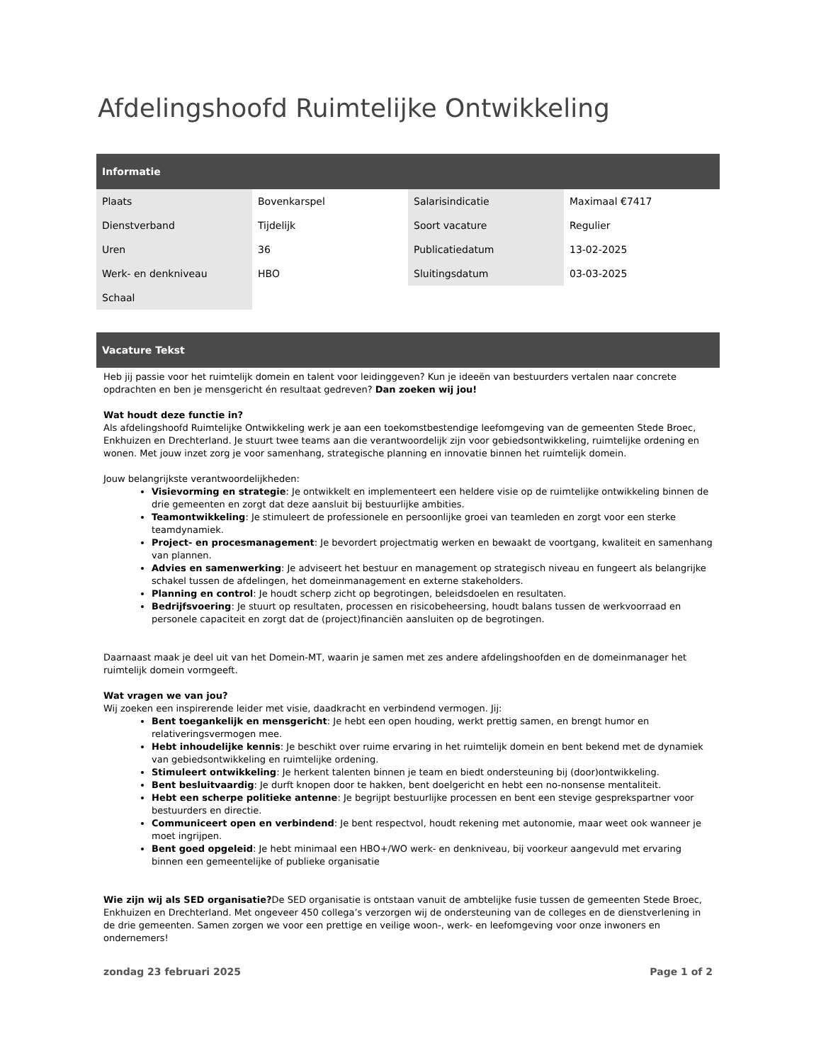Afdelingshoofd Ruimtelijke Ontwikkeling
Informatie
| Plaats | Bovenkarspel | Salarisindicatie | Maximaal €7417 |
| Dienstverband | Tijdelijk | Soort vacature | Regulier |
| Uren | 36 | Publicatiedatum | 13-02-2025 |
| Werk- en denkniveau | HBO | Sluitingsdatum | 03-03-2025 |
| Schaal | | | |
Vacature Tekst
Heb jij passie voor het ruimtelijk domein en talent voor leidinggeven? Kun je ideeën van bestuurders vertalen naar concrete opdrachten en ben je mensgericht én resultaat gedreven? Dan zoeken wij jou!
Wat houdt deze functie in?
Als afdelingshoofd Ruimtelijke Ontwikkeling werk je aan een toekomstbestendige leefomgeving van de gemeenten Stede Broec, Enkhuizen en Drechterland. Je stuurt twee teams aan die verantwoordelijk zijn voor gebiedsontwikkeling, ruimtelijke ordening en wonen. Met jouw inzet zorg je voor samenhang, strategische planning en innovatie binnen het ruimtelijk domein.
Jouw belangrijkste verantwoordelijkheden:
Visievorming en strategie: Je ontwikkelt en implementeert een heldere visie op de ruimtelijke ontwikkeling binnen de drie gemeenten en zorgt dat deze aansluit bij bestuurlijke ambities.
Teamontwikkeling: Je stimuleert de professionele en persoonlijke groei van teamleden en zorgt voor een sterke teamdynamiek.
Project- en procesmanagement: Je bevordert projectmatig werken en bewaakt de voortgang, kwaliteit en samenhang van plannen.
Advies en samenwerking: Je adviseert het bestuur en management op strategisch niveau en fungeert als belangrijke schakel tussen de afdelingen, het domeinmanagement en externe stakeholders.
Planning en control: Je houdt scherp zicht op begrotingen, beleidsdoelen en resultaten.
Bedrijfsvoering: Je stuurt op resultaten, processen en risicobeheersing, houdt balans tussen de werkvoorraad en personele capaciteit en zorgt dat de (project)financiën aansluiten op de begrotingen.
Daarnaast maak je deel uit van het Domein-MT, waarin je samen met zes andere afdelingshoofden en de domeinmanager het ruimtelijk domein vormgeeft.
Wat vragen we van jou?
Wij zoeken een inspirerende leider met visie, daadkracht en verbindend vermogen. Jij:
Bent toegankelijk en mensgericht: Je hebt een open houding, werkt prettig samen, en brengt humor en relativeringsvermogen mee.
Hebt inhoudelijke kennis: Je beschikt over ruime ervaring in het ruimtelijk domein en bent bekend met de dynamiek van gebiedsontwikkeling en ruimtelijke ordening.
Stimuleert ontwikkeling: Je herkent talenten binnen je team en biedt ondersteuning bij (door)ontwikkeling.
Bent besluitvaardig: Je durft knopen door te hakken, bent doelgericht en hebt een no-nonsense mentaliteit.
Hebt een scherpe politieke antenne: Je begrijpt bestuurlijke processen en bent een stevige gesprekspartner voor bestuurders en directie.
Communiceert open en verbindend: Je bent respectvol, houdt rekening met autonomie, maar weet ook wanneer je moet ingrijpen.
Bent goed opgeleid: Je hebt minimaal een HBO+/WO werk- en denkniveau, bij voorkeur aangevuld met ervaring binnen een gemeentelijke of publieke organisatie
Wie zijn wij als SED organisatie?De SED organisatie is ontstaan vanuit de ambtelijke fusie tussen de gemeenten Stede Broec, Enkhuizen en Drechterland. Met ongeveer 450 collega’s verzorgen wij de ondersteuning van de colleges en de dienstverlening in de drie gemeenten. Samen zorgen we voor een prettige en veilige woon-, werk- en leefomgeving voor onze inwoners en ondernemers!
zondag 23 februari 2025 Page 1 of 2